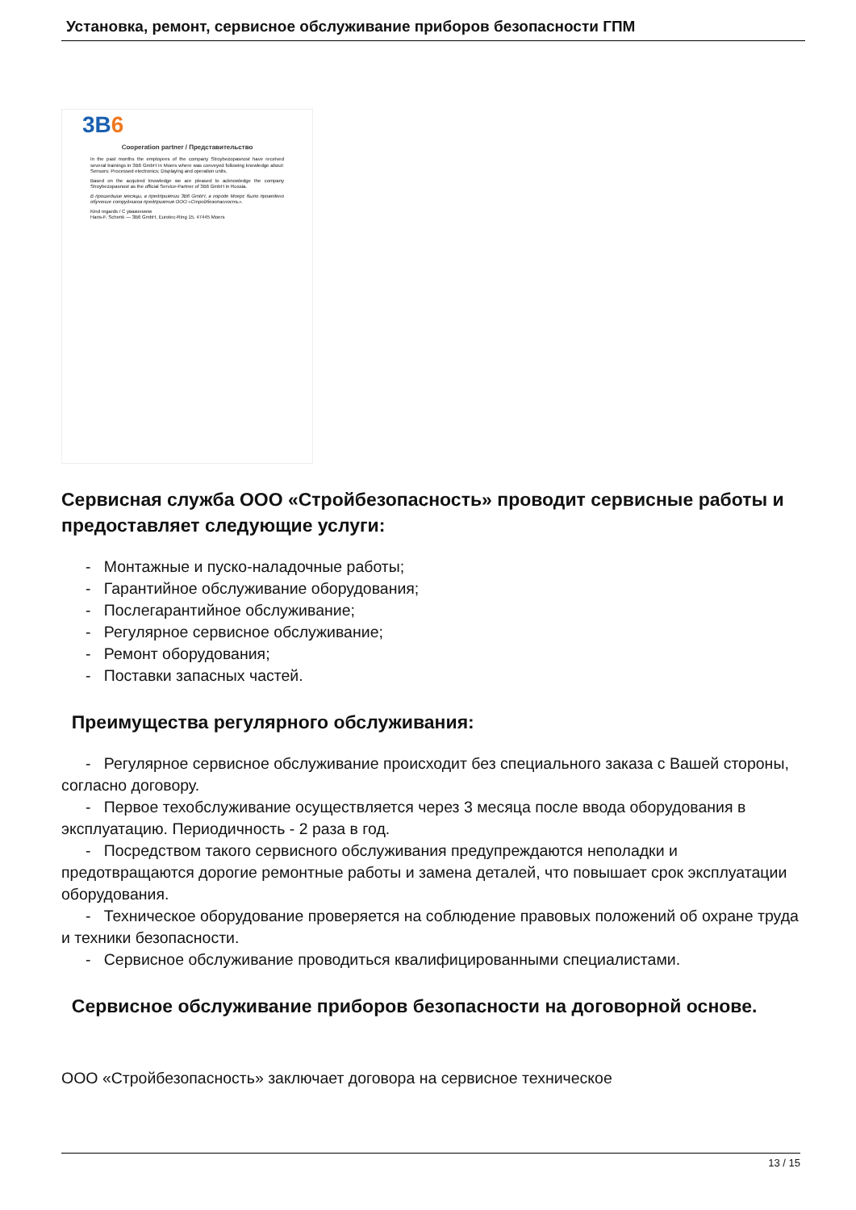Установка, ремонт, сервисное обслуживание приборов безопасности ГПМ
3B6
Cooperation partner / Представительство
In the past months the employees of the company Stroybezopasnost have received several trainings in 3B6 GmbH in Moers where was conveyed following knowledge about: Sensors; Processed electronics; Displaying and operation units.
Based on the acquired knowledge we are pleased to acknowledge the company Stroybezopasnost as the official Service-Partner of 3B6 GmbH in Russia.
В прошедшие месяцы, в предприятии 3B6 GmbH, в городе Моерс было проведено обучение сотрудников предприятия ООО «Стройбезопасность».
Kind regards / С уважением
Hans-F. Schenk — 3B6 GmbH, Eurotec-Ring 15, 47445 Moers
Сервисная служба ООО «Стройбезопасность» проводит сервисные работы и предоставляет следующие услуги:
- Монтажные и пуско-наладочные работы;
- Гарантийное обслуживание оборудования;
- Послегарантийное обслуживание;
- Регулярное сервисное обслуживание;
- Ремонт оборудования;
- Поставки запасных частей.
Преимущества регулярного обслуживания:
- Регулярное сервисное обслуживание происходит без специального заказа с Вашей стороны, согласно договору.
- Первое техобслуживание осуществляется через 3 месяца после ввода оборудования в эксплуатацию. Периодичность - 2 раза в год.
- Посредством такого сервисного обслуживания предупреждаются неполадки и предотвращаются дорогие ремонтные работы и замена деталей, что повышает срок эксплуатации оборудования.
- Техническое оборудование проверяется на соблюдение правовых положений об охране труда и техники безопасности.
- Сервисное обслуживание проводиться квалифицированными специалистами.
Сервисное обслуживание приборов безопасности на договорной основе.
ООО «Стройбезопасность» заключает договора на сервисное техническое
13 / 15